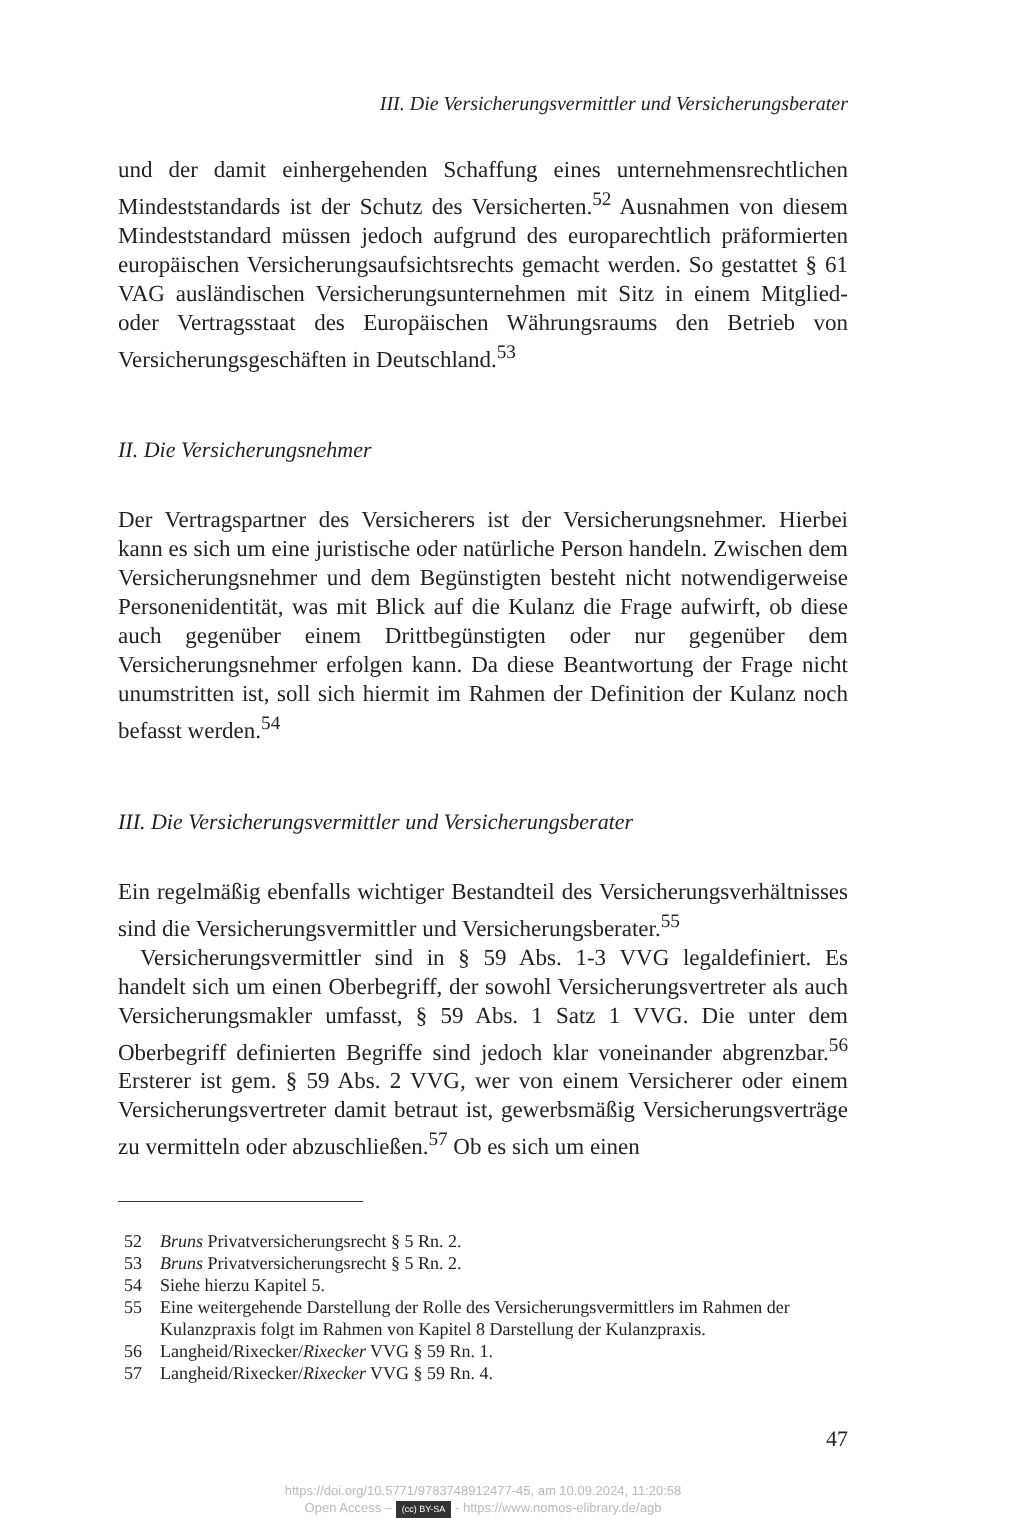III. Die Versicherungsvermittler und Versicherungsberater
und der damit einhergehenden Schaffung eines unternehmensrechtlichen Mindeststandards ist der Schutz des Versicherten.<sup>52</sup> Ausnahmen von diesem Mindeststandard müssen jedoch aufgrund des europarechtlich präformierten europäischen Versicherungsaufsichtsrechts gemacht werden. So gestattet § 61 VAG ausländischen Versicherungsunternehmen mit Sitz in einem Mitglied- oder Vertragsstaat des Europäischen Währungsraums den Betrieb von Versicherungsgeschäften in Deutschland.<sup>53</sup>
II. Die Versicherungsnehmer
Der Vertragspartner des Versicherers ist der Versicherungsnehmer. Hierbei kann es sich um eine juristische oder natürliche Person handeln. Zwischen dem Versicherungsnehmer und dem Begünstigten besteht nicht notwendigerweise Personenidentität, was mit Blick auf die Kulanz die Frage aufwirft, ob diese auch gegenüber einem Drittbegünstigten oder nur gegenüber dem Versicherungsnehmer erfolgen kann. Da diese Beantwortung der Frage nicht unumstritten ist, soll sich hiermit im Rahmen der Definition der Kulanz noch befasst werden.<sup>54</sup>
III. Die Versicherungsvermittler und Versicherungsberater
Ein regelmäßig ebenfalls wichtiger Bestandteil des Versicherungsverhältnisses sind die Versicherungsvermittler und Versicherungsberater.<sup>55</sup>
Versicherungsvermittler sind in § 59 Abs. 1-3 VVG legaldefiniert. Es handelt sich um einen Oberbegriff, der sowohl Versicherungsvertreter als auch Versicherungsmakler umfasst, § 59 Abs. 1 Satz 1 VVG. Die unter dem Oberbegriff definierten Begriffe sind jedoch klar voneinander abgrenzbar.<sup>56</sup> Ersterer ist gem. § 59 Abs. 2 VVG, wer von einem Versicherer oder einem Versicherungsvertreter damit betraut ist, gewerbsmäßig Versicherungsverträge zu vermitteln oder abzuschließen.<sup>57</sup> Ob es sich um einen
52 Bruns Privatversicherungsrecht § 5 Rn. 2.
53 Bruns Privatversicherungsrecht § 5 Rn. 2.
54 Siehe hierzu Kapitel 5.
55 Eine weitergehende Darstellung der Rolle des Versicherungsvermittlers im Rahmen der Kulanzpraxis folgt im Rahmen von Kapitel 8 Darstellung der Kulanzpraxis.
56 Langheid/Rixecker/Rixecker VVG § 59 Rn. 1.
57 Langheid/Rixecker/Rixecker VVG § 59 Rn. 4.
47
https://doi.org/10.5771/9783748912477-45, am 10.09.2024, 11:20:58
Open Access – (cc) BY-SA - https://www.nomos-elibrary.de/agb